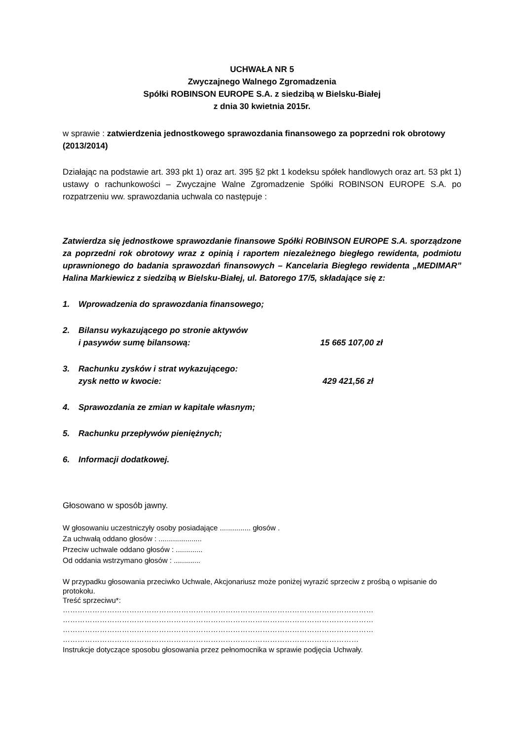UCHWAŁA NR 5
Zwyczajnego Walnego Zgromadzenia
Spółki ROBINSON EUROPE S.A. z siedzibą w Bielsku-Białej
z dnia 30 kwietnia 2015r.
w sprawie : zatwierdzenia jednostkowego sprawozdania finansowego za poprzedni rok obrotowy (2013/2014)
Działając na podstawie art. 393 pkt 1) oraz art. 395 §2 pkt 1 kodeksu spółek handlowych oraz art. 53 pkt 1) ustawy o rachunkowości – Zwyczajne Walne Zgromadzenie Spółki ROBINSON EUROPE S.A. po rozpatrzeniu ww. sprawozdania uchwala co następuje :
Zatwierdza się jednostkowe sprawozdanie finansowe Spółki ROBINSON EUROPE S.A. sporządzone za poprzedni rok obrotowy wraz z opinią i raportem niezależnego biegłego rewidenta, podmiotu uprawnionego do badania sprawozdań finansowych – Kancelaria Biegłego rewidenta „MEDIMAR” Halina Markiewicz z siedzibą w Bielsku-Białej, ul. Batorego 17/5, składające się z:
1. Wprowadzenia do sprawozdania finansowego;
2. Bilansu wykazującego po stronie aktywów
i pasywów sumę bilansową:
15 665 107,00 zł
3. Rachunku zysków i strat wykazującego:
zysk netto w kwocie:
429 421,56 zł
4. Sprawozdania ze zmian w kapitale własnym;
5. Rachunku przepływów pieniężnych;
6. Informacji dodatkowej.
Głosowano w sposób jawny.
W głosowaniu uczestniczyły osoby posiadające ............... głosów .
Za uchwałą oddano głosów : .....................
Przeciw uchwale oddano głosów : .............
Od oddania wstrzymano głosów : .............
W przypadku głosowania przeciwko Uchwale, Akcjonariusz może poniżej wyrazić sprzeciw z prośbą o wpisanie do protokołu.
Treść sprzeciwu*:
………………………………………………………………………………………………………………
………………………………………………………………………………………………………………
………………………………………………………………………………………………………………
…………………………………………………………………………………………………………
Instrukcje dotyczące sposobu głosowania przez pełnomocnika w sprawie podjęcia Uchwały.